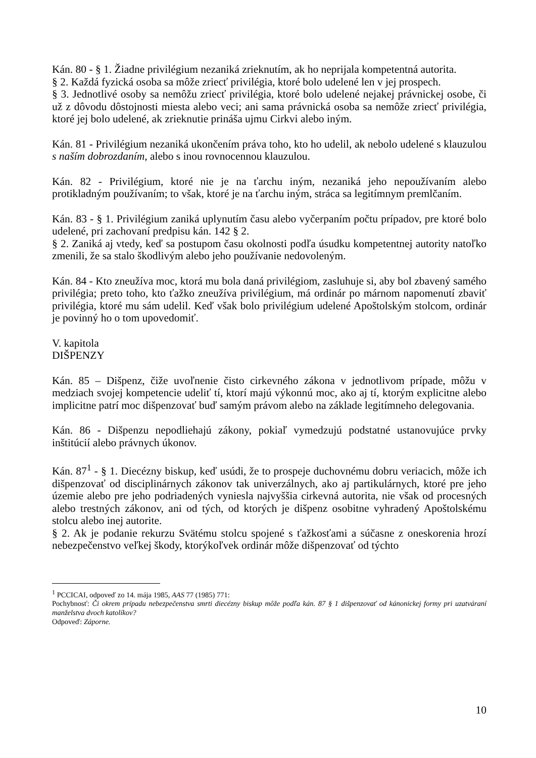Kán. 80 - § 1. Žiadne privilégium nezaniká zrieknutím, ak ho neprijala kompetentná autorita.
§ 2. Každá fyzická osoba sa môže zriecť privilégia, ktoré bolo udelené len v jej prospech.
§ 3. Jednotlivé osoby sa nemôžu zriecť privilégia, ktoré bolo udelené nejakej právnickej osobe, či už z dôvodu dôstojnosti miesta alebo veci; ani sama právnická osoba sa nemôže zriecť privilégia, ktoré jej bolo udelené, ak zrieknutie prináša ujmu Cirkvi alebo iným.
Kán. 81 - Privilégium nezaniká ukončením práva toho, kto ho udelil, ak nebolo udelené s klauzulou s naším dobrozdaním, alebo s inou rovnocennou klauzulou.
Kán. 82 - Privilégium, ktoré nie je na ťarchu iným, nezaniká jeho nepoužívaním alebo protikladným používaním; to však, ktoré je na ťarchu iným, stráca sa legitímnym premlčaním.
Kán. 83 - § 1. Privilégium zaniká uplynutím času alebo vyčerpaním počtu prípadov, pre ktoré bolo udelené, pri zachovaní predpisu kán. 142 § 2.
§ 2. Zaniká aj vtedy, keď sa postupom času okolnosti podľa úsudku kompetentnej autority natoľko zmenili, že sa stalo škodlivým alebo jeho používanie nedovoleným.
Kán. 84 - Kto zneužíva moc, ktorá mu bola daná privilégiom, zasluhuje si, aby bol zbavený samého privilégia; preto toho, kto ťažko zneužíva privilégium, má ordinár po márnom napomenutí zbaviť privilégia, ktoré mu sám udelil. Keď však bolo privilégium udelené Apoštolským stolcom, ordinár je povinný ho o tom upovedomiť.
V. kapitola
DIŠPENZY
Kán. 85 – Dišpenz, čiže uvoľnenie čisto cirkevného zákona v jednotlivom prípade, môžu v medziach svojej kompetencie udeliť tí, ktorí majú výkonnú moc, ako aj tí, ktorým explicitne alebo implicitne patrí moc dišpenzovať buď samým právom alebo na základe legitímneho delegovania.
Kán. 86 - Dišpenzu nepodliehajú zákony, pokiaľ vymedzujú podstatné ustanovujúce prvky inštitúcií alebo právnych úkonov.
Kán. 87<sup>1</sup> - § 1. Diecézny biskup, keď usúdi, že to prospeje duchovnému dobru veriacich, môže ich dišpenzovať od disciplinárnych zákonov tak univerzálnych, ako aj partikulárnych, ktoré pre jeho územie alebo pre jeho podriadených vyniesla najvyššia cirkevná autorita, nie však od procesných alebo trestných zákonov, ani od tých, od ktorých je dišpenz osobitne vyhradený Apoštolskému stolcu alebo inej autorite.
§ 2. Ak je podanie rekurzu Svätému stolcu spojené s ťažkosťami a súčasne z oneskorenia hrozí nebezpečenstvo veľkej škody, ktorýkoľvek ordinár môže dišpenzovať od týchto
<sup>1</sup> PCCICAI, odpoveď zo 14. mája 1985, AAS 77 (1985) 771:
Pochybnosť: Či okrem prípadu nebezpečenstva smrti diecézny biskup môže podľa kán. 87 § 1 dišpenzovať od kánonickej formy pri uzatváraní manželstva dvoch katolíkov?
Odpoveď: Záporne.
10